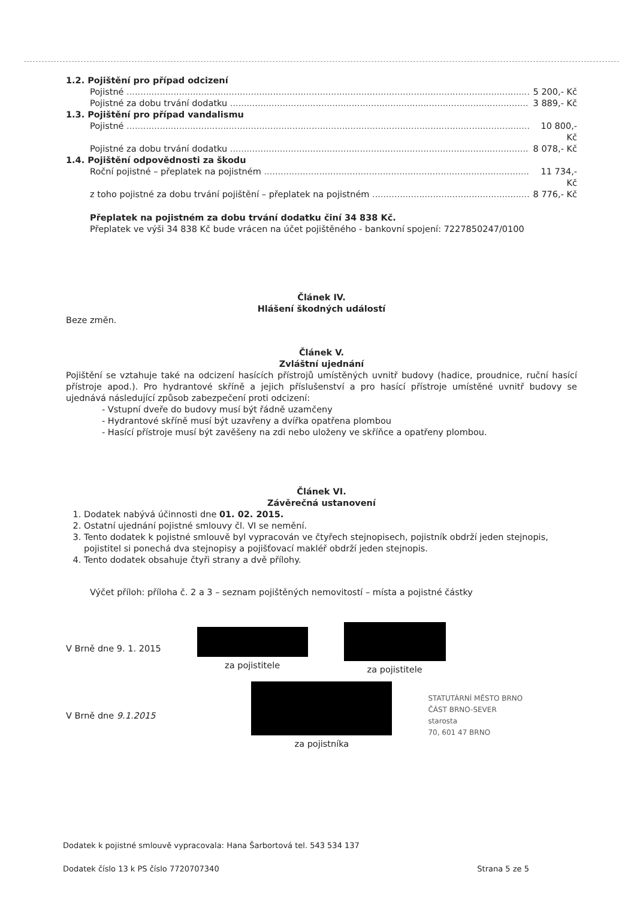1.2. Pojištění pro případ odcizení
Pojistné 5 200,- Kč
Pojistné za dobu trvání dodatku 3 889,- Kč
1.3. Pojištění pro případ vandalismu
Pojistné 10 800,- Kč
Pojistné za dobu trvání dodatku 8 078,- Kč
1.4. Pojištění odpovědnosti za škodu
Roční pojistné – přeplatek na pojistném 11 734,- Kč
z toho pojistné za dobu trvání pojištění – přeplatek na pojistném 8 776,- Kč
Přeplatek na pojistném za dobu trvání dodatku činí 34 838 Kč.
Přeplatek ve výši 34 838 Kč bude vrácen na účet pojištěného - bankovní spojení: 7227850247/0100
Článek IV.
Hlášení škodných událostí
Beze změn.
Článek V.
Zvláštní ujednání
Pojištění se vztahuje také na odcizení hasících přístrojů umístěných uvnitř budovy (hadice, proudnice, ruční hasící přístroje apod.). Pro hydrantové skříně a jejich příslušenství a pro hasící přístroje umístěné uvnitř budovy se ujednává následující způsob zabezpečení proti odcizení:
- Vstupní dveře do budovy musí být řádně uzamčeny
- Hydrantové skříně musí být uzavřeny a dvířka opatřena plombou
- Hasící přístroje musí být zavěšeny na zdi nebo uloženy ve skříňce a opatřeny plombou.
Článek VI.
Závěrečná ustanovení
1. Dodatek nabývá účinnosti dne 01. 02. 2015.
2. Ostatní ujednání pojistné smlouvy čl. VI se nemění.
3. Tento dodatek k pojistné smlouvě byl vypracován ve čtyřech stejnopisech, pojistník obdrží jeden stejnopis, pojistitel si ponechá dva stejnopisy a pojišťovací makléř obdrží jeden stejnopis.
4. Tento dodatek obsahuje čtyři strany a dvě přílohy.
Výčet příloh: příloha č. 2 a 3 – seznam pojištěných nemovitostí – místa a pojistné částky
V Brně dne 9. 1. 2015
za pojistitele
za pojistitele
V Brně dne 9.1.2015
za pojistníka STATUTÁRNÍ MĚSTO BRNO
ČÁST BRNO-SEVER
starosta
70, 601 47 BRNO
Dodatek k pojistné smlouvě vypracovala: Hana Šarbortová tel. 543 534 137
Dodatek číslo 13 k PS číslo 7720707340 Strana 5 ze 5